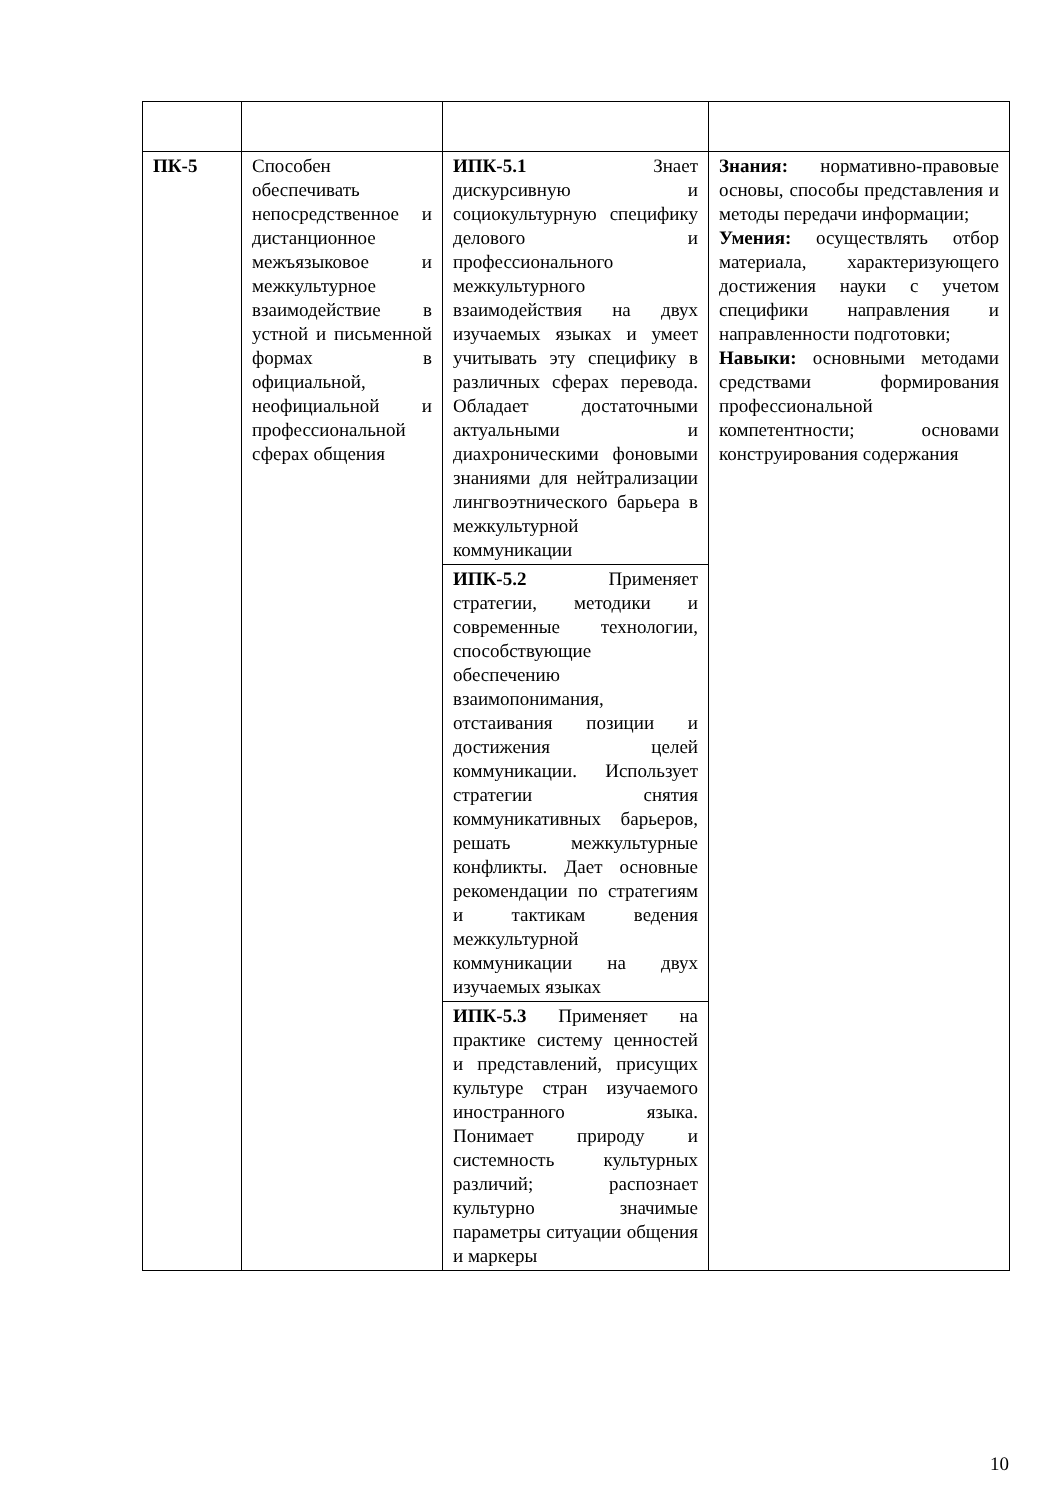| ПК-5 | Способен обеспечивать непосредственное и дистанционное межъязыковое и межкультурное взаимодействие в устной и письменной формах в официальной, неофициальной и профессиональной сферах общения | ИПК-5.1 Знает дискурсивную и социокультурную специфику делового и профессионального межкультурного взаимодействия на двух изучаемых языках и умеет учитывать эту специфику в различных сферах перевода. Обладает достаточными актуальными и диахроническими фоновыми знаниями для нейтрализации лингвоэтнического барьера в межкультурной коммуникации | Знания: нормативно-правовые основы, способы представления и методы передачи информации; Умения: осуществлять отбор материала, характеризующего достижения науки с учетом специфики направления и направленности подготовки; Навыки: основными методами средствами формирования профессиональной компетентности; основами конструирования содержания |
| | | ИПК-5.2 Применяет стратегии, методики и современные технологии, способствующие обеспечению взаимопонимания, отстаивания позиции и достижения целей коммуникации. Использует стратегии снятия коммуникативных барьеров, решать межкультурные конфликты. Дает основные рекомендации по стратегиям и тактикам ведения межкультурной коммуникации на двух изучаемых языках | |
| | | ИПК-5.3 Применяет на практике систему ценностей и представлений, присущих культуре стран изучаемого иностранного языка. Понимает природу и системность культурных различий; распознает культурно значимые параметры ситуации общения и маркеры | |
10